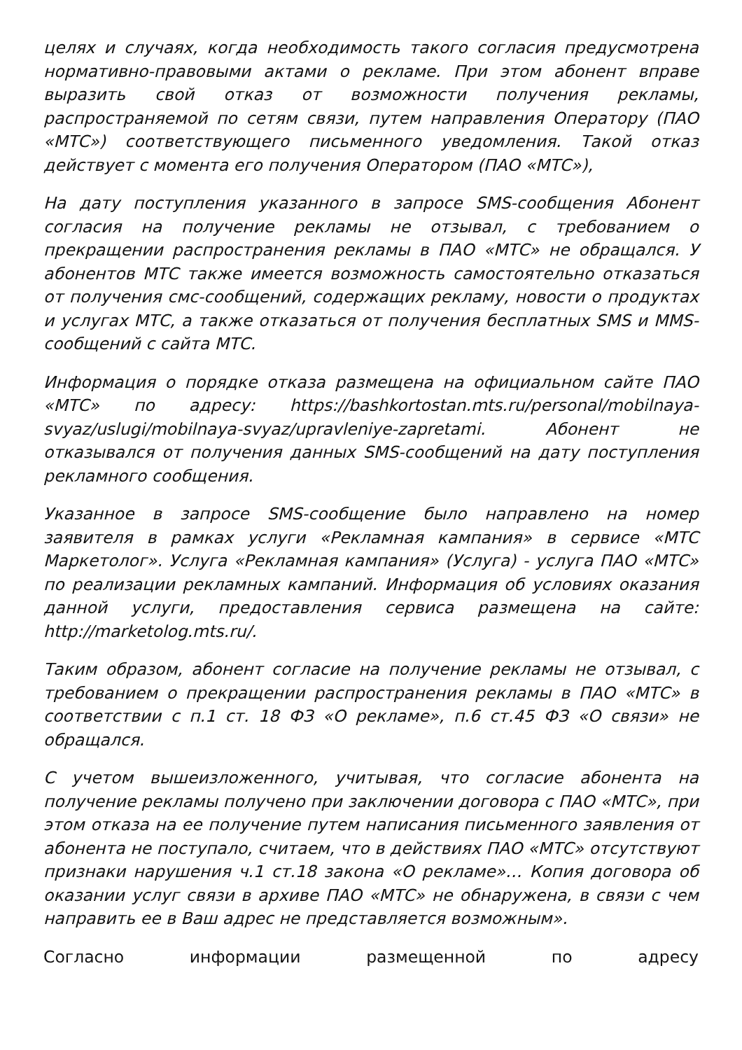целях и случаях, когда необходимость такого согласия предусмотрена нормативно-правовыми актами о рекламе. При этом абонент вправе выразить свой отказ от возможности получения рекламы, распространяемой по сетям связи, путем направления Оператору (ПАО «МТС») соответствующего письменного уведомления. Такой отказ действует с момента его получения Оператором (ПАО «МТС»),
На дату поступления указанного в запросе SMS-сообщения Абонент согласия на получение рекламы не отзывал, с требованием о прекращении распространения рекламы в ПАО «МТС» не обращался. У абонентов МТС также имеется возможность самостоятельно отказаться от получения смс-сообщений, содержащих рекламу, новости о продуктах и услугах МТС, а также отказаться от получения бесплатных SMS и MMS-сообщений с сайта МТС.
Информация о порядке отказа размещена на официальном сайте ПАО «МТС» по адресу: https://bashkortostan.mts.ru/personal/mobilnaya-svyaz/uslugi/mobilnaya-svyaz/upravleniye-zapretami. Абонент не отказывался от получения данных SMS-сообщений на дату поступления рекламного сообщения.
Указанное в запросе SMS-сообщение было направлено на номер заявителя в рамках услуги «Рекламная кампания» в сервисе «МТС Маркетолог». Услуга «Рекламная кампания» (Услуга) - услуга ПАО «МТС» по реализации рекламных кампаний. Информация об условиях оказания данной услуги, предоставления сервиса размещена на сайте: http://marketolog.mts.ru/.
Таким образом, абонент согласие на получение рекламы не отзывал, с требованием о прекращении распространения рекламы в ПАО «МТС» в соответствии с п.1 ст. 18 ФЗ «О рекламе», п.6 ст.45 ФЗ «О связи» не обращался.
С учетом вышеизложенного, учитывая, что согласие абонента на получение рекламы получено при заключении договора с ПАО «МТС», при этом отказа на ее получение путем написания письменного заявления от абонента не поступало, считаем, что в действиях ПАО «МТС» отсутствуют признаки нарушения ч.1 ст.18 закона «О рекламе»… Копия договора об оказании услуг связи в архиве ПАО «МТС» не обнаружена, в связи с чем направить ее в Ваш адрес не представляется возможным».
Согласно информации размещенной по адресу